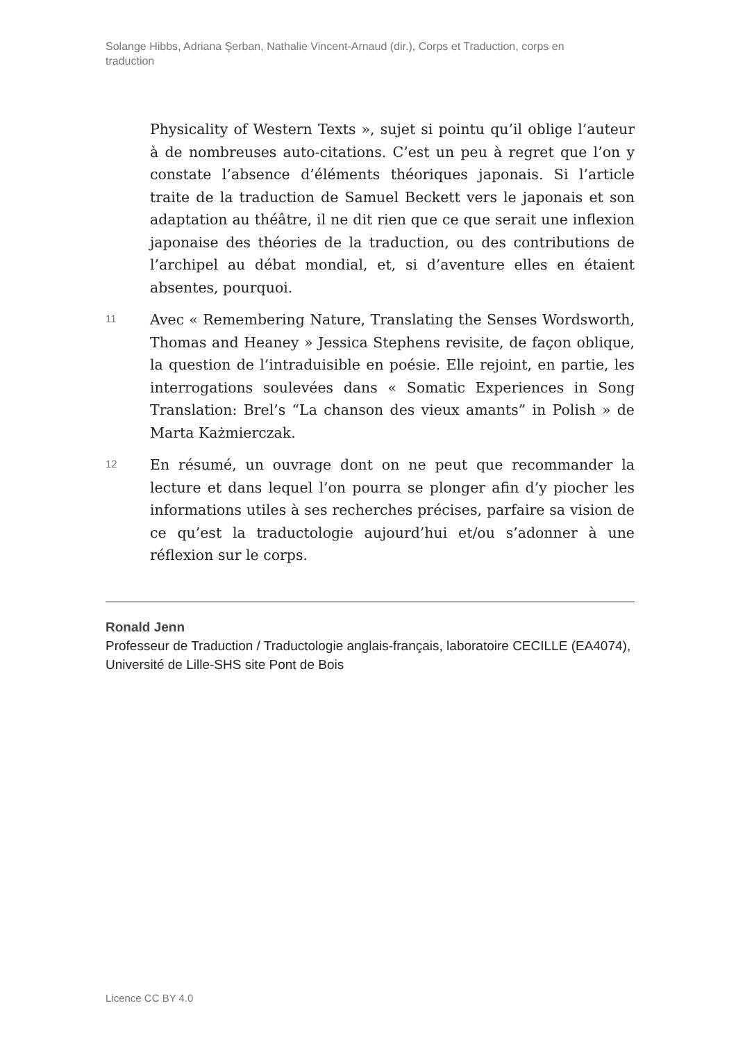Solange Hibbs, Adriana Şerban, Nathalie Vincent-Arnaud (dir.), Corps et Traduction, corps en traduction
Physicality of Western Texts », sujet si pointu qu’il oblige l’auteur à de nombreuses auto-citations. C’est un peu à regret que l’on y constate l’absence d’éléments théoriques japonais. Si l’article traite de la traduction de Samuel Beckett vers le japonais et son adaptation au théâtre, il ne dit rien que ce que serait une inflexion japonaise des théories de la traduction, ou des contributions de l’archipel au débat mondial, et, si d’aventure elles en étaient absentes, pourquoi.
11
Avec « Remembering Nature, Translating the Senses Wordsworth, Thomas and Heaney » Jessica Stephens revisite, de façon oblique, la question de l’intraduisible en poésie. Elle rejoint, en partie, les interrogations soulevées dans « Somatic Experiences in Song Translation: Brel’s “La chanson des vieux amants” in Polish » de Marta Każmierczak.
12
En résumé, un ouvrage dont on ne peut que recommander la lecture et dans lequel l’on pourra se plonger afin d’y piocher les informations utiles à ses recherches précises, parfaire sa vision de ce qu’est la traductologie aujourd’hui et/ou s’adonner à une réflexion sur le corps.
Ronald Jenn
Professeur de Traduction / Traductologie anglais-français, laboratoire CECILLE (EA4074), Université de Lille-SHS site Pont de Bois
Licence CC BY 4.0